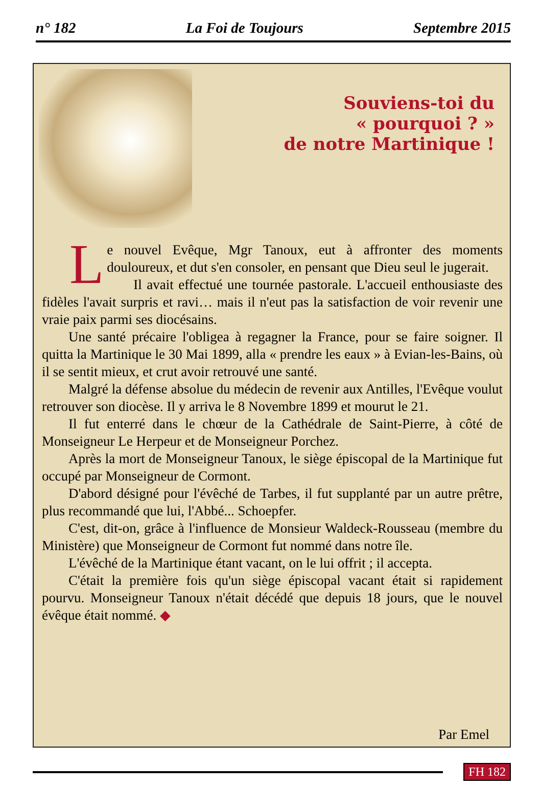n° 182 La Foi de Toujours Septembre 2015
Souviens-toi du
« pourquoi ? »
de notre Martinique !
Le nouvel Evêque, Mgr Tanoux, eut à affronter des moments douloureux, et dut s'en consoler, en pensant que Dieu seul le jugerait.
Il avait effectué une tournée pastorale. L'accueil enthousiaste des fidèles l'avait surpris et ravi… mais il n'eut pas la satisfaction de voir revenir une vraie paix parmi ses diocésains.
Une santé précaire l'obligea à regagner la France, pour se faire soigner. Il quitta la Martinique le 30 Mai 1899, alla « prendre les eaux » à Evian-les-Bains, où il se sentit mieux, et crut avoir retrouvé une santé.
Malgré la défense absolue du médecin de revenir aux Antilles, l'Evêque voulut retrouver son diocèse. Il y arriva le 8 Novembre 1899 et mourut le 21.
Il fut enterré dans le chœur de la Cathédrale de Saint-Pierre, à côté de Monseigneur Le Herpeur et de Monseigneur Porchez.
Après la mort de Monseigneur Tanoux, le siège épiscopal de la Martinique fut occupé par Monseigneur de Cormont.
D'abord désigné pour l'évêché de Tarbes, il fut supplanté par un autre prêtre, plus recommandé que lui, l'Abbé... Schoepfer.
C'est, dit-on, grâce à l'influence de Monsieur Waldeck-Rousseau (membre du Ministère) que Monseigneur de Cormont fut nommé dans notre île.
L'évêché de la Martinique étant vacant, on le lui offrit ; il accepta.
C'était la première fois qu'un siège épiscopal vacant était si rapidement pourvu. Monseigneur Tanoux n'était décédé que depuis 18 jours, que le nouvel évêque était nommé. ◆
Par Emel
FH 182